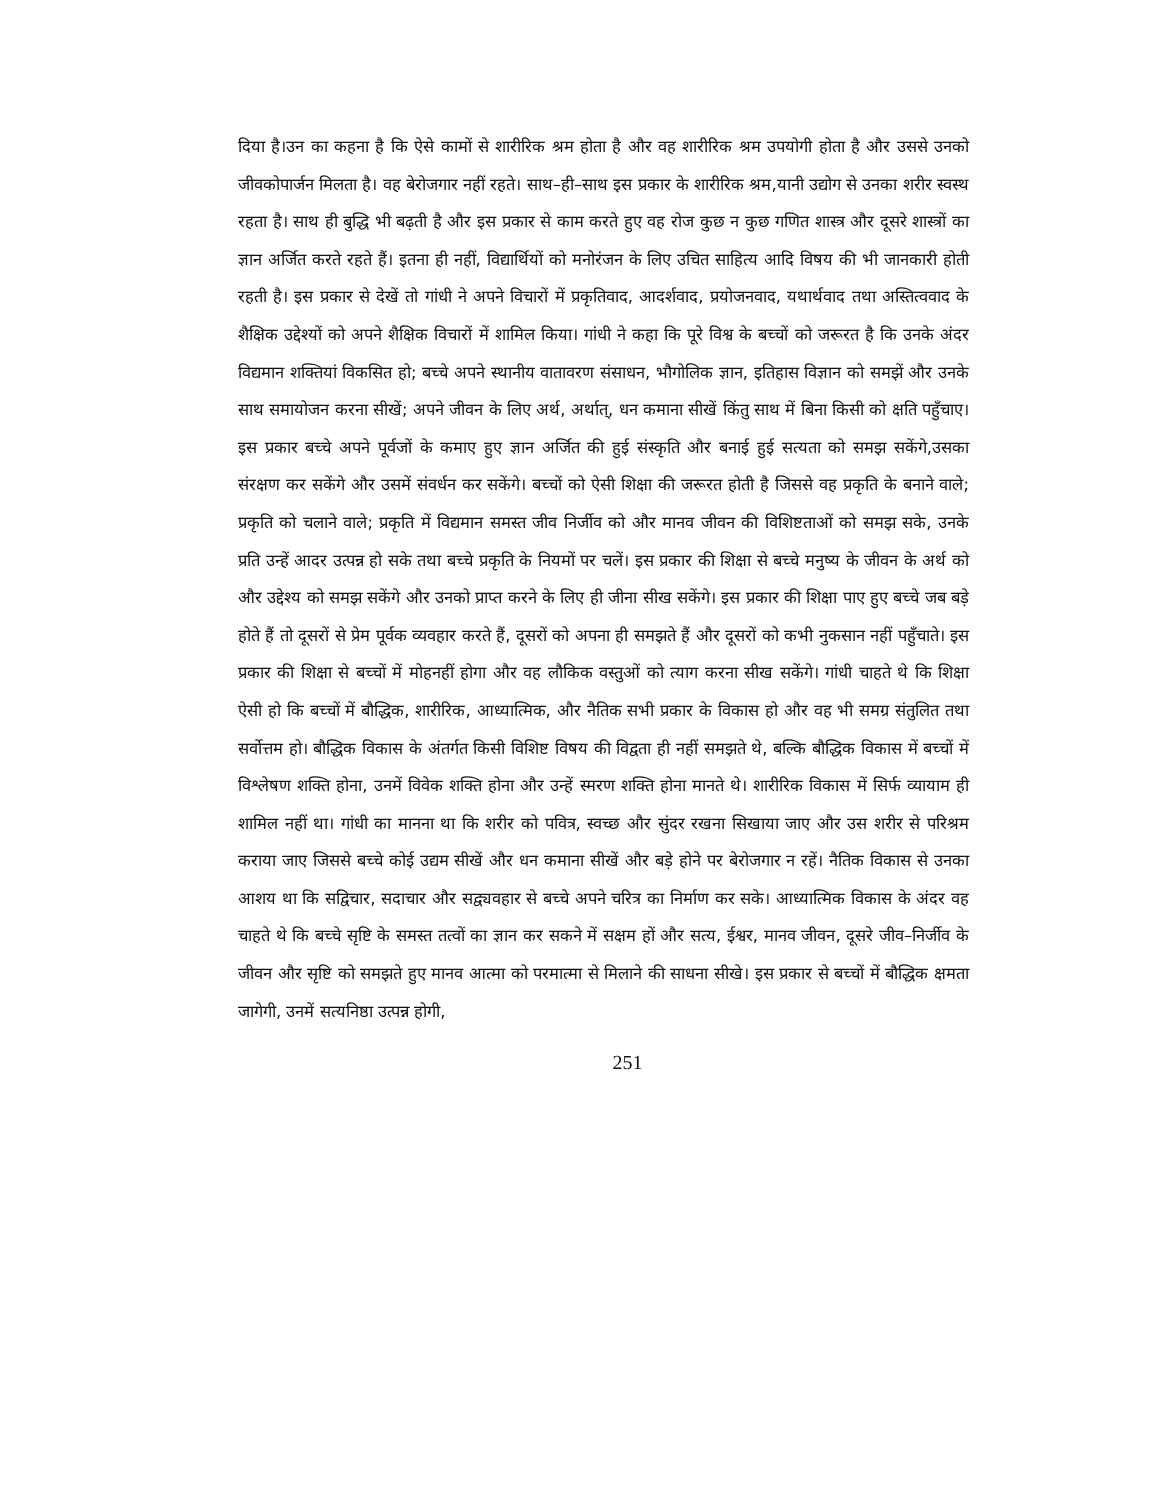दिया है।उन का कहना है कि ऐसे कामों से शारीरिक श्रम होता है और वह शारीरिक श्रम उपयोगी होता है और उससे उनको जीवकोपार्जन मिलता है। वह बेरोजगार नहीं रहते। साथ–ही–साथ इस प्रकार के शारीरिक श्रम,यानी उद्योग से उनका शरीर स्वस्थ रहता है। साथ ही बुद्धि भी बढ़ती है और इस प्रकार से काम करते हुए वह रोज कुछ न कुछ गणित शास्त्र और दूसरे शास्त्रों का ज्ञान अर्जित करते रहते हैं। इतना ही नहीं, विद्यार्थियों को मनोरंजन के लिए उचित साहित्य आदि विषय की भी जानकारी होती रहती है। इस प्रकार से देखें तो गांधी ने अपने विचारों में प्रकृतिवाद, आदर्शवाद, प्रयोजनवाद, यथार्थवाद तथा अस्तित्ववाद के शैक्षिक उद्देश्यों को अपने शैक्षिक विचारों में शामिल किया। गांधी ने कहा कि पूरे विश्व के बच्चों को जरूरत है कि उनके अंदर विद्यमान शक्तियां विकसित हो; बच्चे अपने स्थानीय वातावरण संसाधन, भौगोलिक ज्ञान, इतिहास विज्ञान को समझें और उनके साथ समायोजन करना सीखें; अपने जीवन के लिए अर्थ, अर्थात्, धन कमाना सीखें किंतु साथ में बिना किसी को क्षति पहुँचाए। इस प्रकार बच्चे अपने पूर्वजों के कमाए हुए ज्ञान अर्जित की हुई संस्कृति और बनाई हुई सत्यता को समझ सकेंगे,उसका संरक्षण कर सकेंगे और उसमें संवर्धन कर सकेंगे। बच्चों को ऐसी शिक्षा की जरूरत होती है जिससे वह प्रकृति के बनाने वाले; प्रकृति को चलाने वाले; प्रकृति में विद्यमान समस्त जीव निर्जीव को और मानव जीवन की विशिष्टताओं को समझ सके, उनके प्रति उन्हें आदर उत्पन्न हो सके तथा बच्चे प्रकृति के नियमों पर चलें। इस प्रकार की शिक्षा से बच्चे मनुष्य के जीवन के अर्थ को और उद्देश्य को समझ सकेंगे और उनको प्राप्त करने के लिए ही जीना सीख सकेंगे। इस प्रकार की शिक्षा पाए हुए बच्चे जब बड़े होते हैं तो दूसरों से प्रेम पूर्वक व्यवहार करते हैं, दूसरों को अपना ही समझते हैं और दूसरों को कभी नुकसान नहीं पहुँचाते। इस प्रकार की शिक्षा से बच्चों में मोहनहीं होगा और वह लौकिक वस्तुओं को त्याग करना सीख सकेंगे। गांधी चाहते थे कि शिक्षा ऐसी हो कि बच्चों में बौद्धिक, शारीरिक, आध्यात्मिक, और नैतिक सभी प्रकार के विकास हो और वह भी समग्र संतुलित तथा सर्वोत्तम हो। बौद्धिक विकास के अंतर्गत किसी विशिष्ट विषय की विद्वता ही नहीं समझते थे, बल्कि बौद्धिक विकास में बच्चों में विश्लेषण शक्ति होना, उनमें विवेक शक्ति होना और उन्हें स्मरण शक्ति होना मानते थे। शारीरिक विकास में सिर्फ व्यायाम ही शामिल नहीं था। गांधी का मानना था कि शरीर को पवित्र, स्वच्छ और सुंदर रखना सिखाया जाए और उस शरीर से परिश्रम कराया जाए जिससे बच्चे कोई उद्यम सीखें और धन कमाना सीखें और बड़े होने पर बेरोजगार न रहें। नैतिक विकास से उनका आशय था कि सद्विचार, सदाचार और सद्व्यवहार से बच्चे अपने चरित्र का निर्माण कर सके। आध्यात्मिक विकास के अंदर वह चाहते थे कि बच्चे सृष्टि के समस्त तत्वों का ज्ञान कर सकने में सक्षम हों और सत्य, ईश्वर, मानव जीवन, दूसरे जीव–निर्जीव के जीवन और सृष्टि को समझते हुए मानव आत्मा को परमात्मा से मिलाने की साधना सीखे। इस प्रकार से बच्चों में बौद्धिक क्षमता जागेगी, उनमें सत्यनिष्ठा उत्पन्न होगी,
251